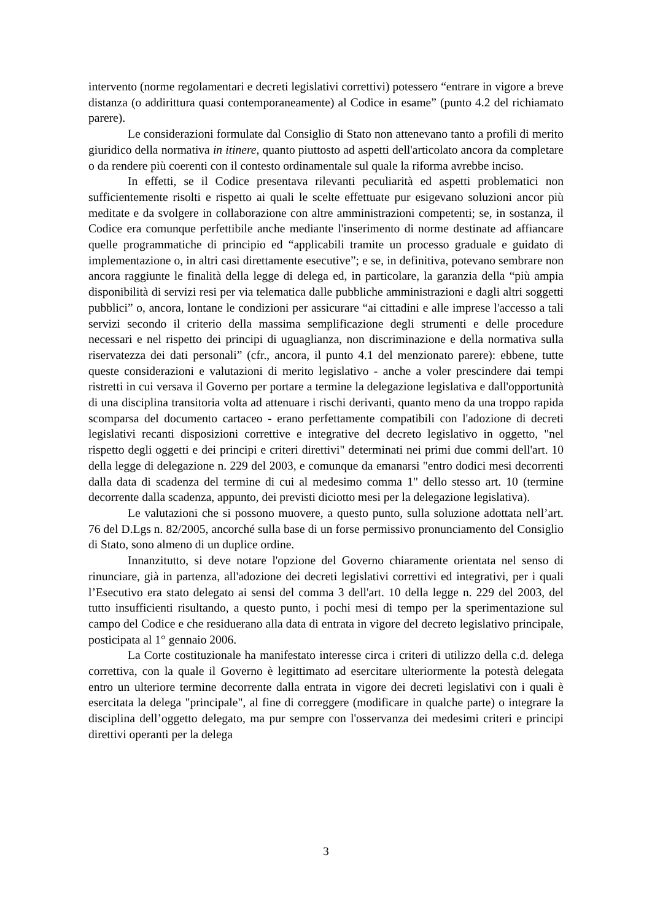intervento (norme regolamentari e decreti legislativi correttivi) potessero “entrare in vigore a breve distanza (o addirittura quasi contemporaneamente) al Codice in esame” (punto 4.2 del richiamato parere).
Le considerazioni formulate dal Consiglio di Stato non attenevano tanto a profili di merito giuridico della normativa in itinere, quanto piuttosto ad aspetti dell'articolato ancora da completare o da rendere più coerenti con il contesto ordinamentale sul quale la riforma avrebbe inciso.
In effetti, se il Codice presentava rilevanti peculiarità ed aspetti problematici non sufficientemente risolti e rispetto ai quali le scelte effettuate pur esigevano soluzioni ancor più meditate e da svolgere in collaborazione con altre amministrazioni competenti; se, in sostanza, il Codice era comunque perfettibile anche mediante l'inserimento di norme destinate ad affiancare quelle programmatiche di principio ed “applicabili tramite un processo graduale e guidato di implementazione o, in altri casi direttamente esecutive”; e se, in definitiva, potevano sembrare non ancora raggiunte le finalità della legge di delega ed, in particolare, la garanzia della “più ampia disponibilità di servizi resi per via telematica dalle pubbliche amministrazioni e dagli altri soggetti pubblici” o, ancora, lontane le condizioni per assicurare “ai cittadini e alle imprese l'accesso a tali servizi secondo il criterio della massima semplificazione degli strumenti e delle procedure necessari e nel rispetto dei principi di uguaglianza, non discriminazione e della normativa sulla riservatezza dei dati personali” (cfr., ancora, il punto 4.1 del menzionato parere): ebbene, tutte queste considerazioni e valutazioni di merito legislativo - anche a voler prescindere dai tempi ristretti in cui versava il Governo per portare a termine la delegazione legislativa e dall'opportunità di una disciplina transitoria volta ad attenuare i rischi derivanti, quanto meno da una troppo rapida scomparsa del documento cartaceo - erano perfettamente compatibili con l'adozione di decreti legislativi recanti disposizioni correttive e integrative del decreto legislativo in oggetto, "nel rispetto degli oggetti e dei principi e criteri direttivi" determinati nei primi due commi dell'art. 10 della legge di delegazione n. 229 del 2003, e comunque da emanarsi "entro dodici mesi decorrenti dalla data di scadenza del termine di cui al medesimo comma 1" dello stesso art. 10 (termine decorrente dalla scadenza, appunto, dei previsti diciotto mesi per la delegazione legislativa).
Le valutazioni che si possono muovere, a questo punto, sulla soluzione adottata nell’art. 76 del D.Lgs n. 82/2005, ancorché sulla base di un forse permissivo pronunciamento del Consiglio di Stato, sono almeno di un duplice ordine.
Innanzitutto, si deve notare l'opzione del Governo chiaramente orientata nel senso di rinunciare, già in partenza, all'adozione dei decreti legislativi correttivi ed integrativi, per i quali l’Esecutivo era stato delegato ai sensi del comma 3 dell'art. 10 della legge n. 229 del 2003, del tutto insufficienti risultando, a questo punto, i pochi mesi di tempo per la sperimentazione sul campo del Codice e che residuerano alla data di entrata in vigore del decreto legislativo principale, posticipata al 1° gennaio 2006.
La Corte costituzionale ha manifestato interesse circa i criteri di utilizzo della c.d. delega correttiva, con la quale il Governo è legittimato ad esercitare ulteriormente la potestà delegata entro un ulteriore termine decorrente dalla entrata in vigore dei decreti legislativi con i quali è esercitata la delega "principale", al fine di correggere (modificare in qualche parte) o integrare la disciplina dell’oggetto delegato, ma pur sempre con l'osservanza dei medesimi criteri e principi direttivi operanti per la delega
3